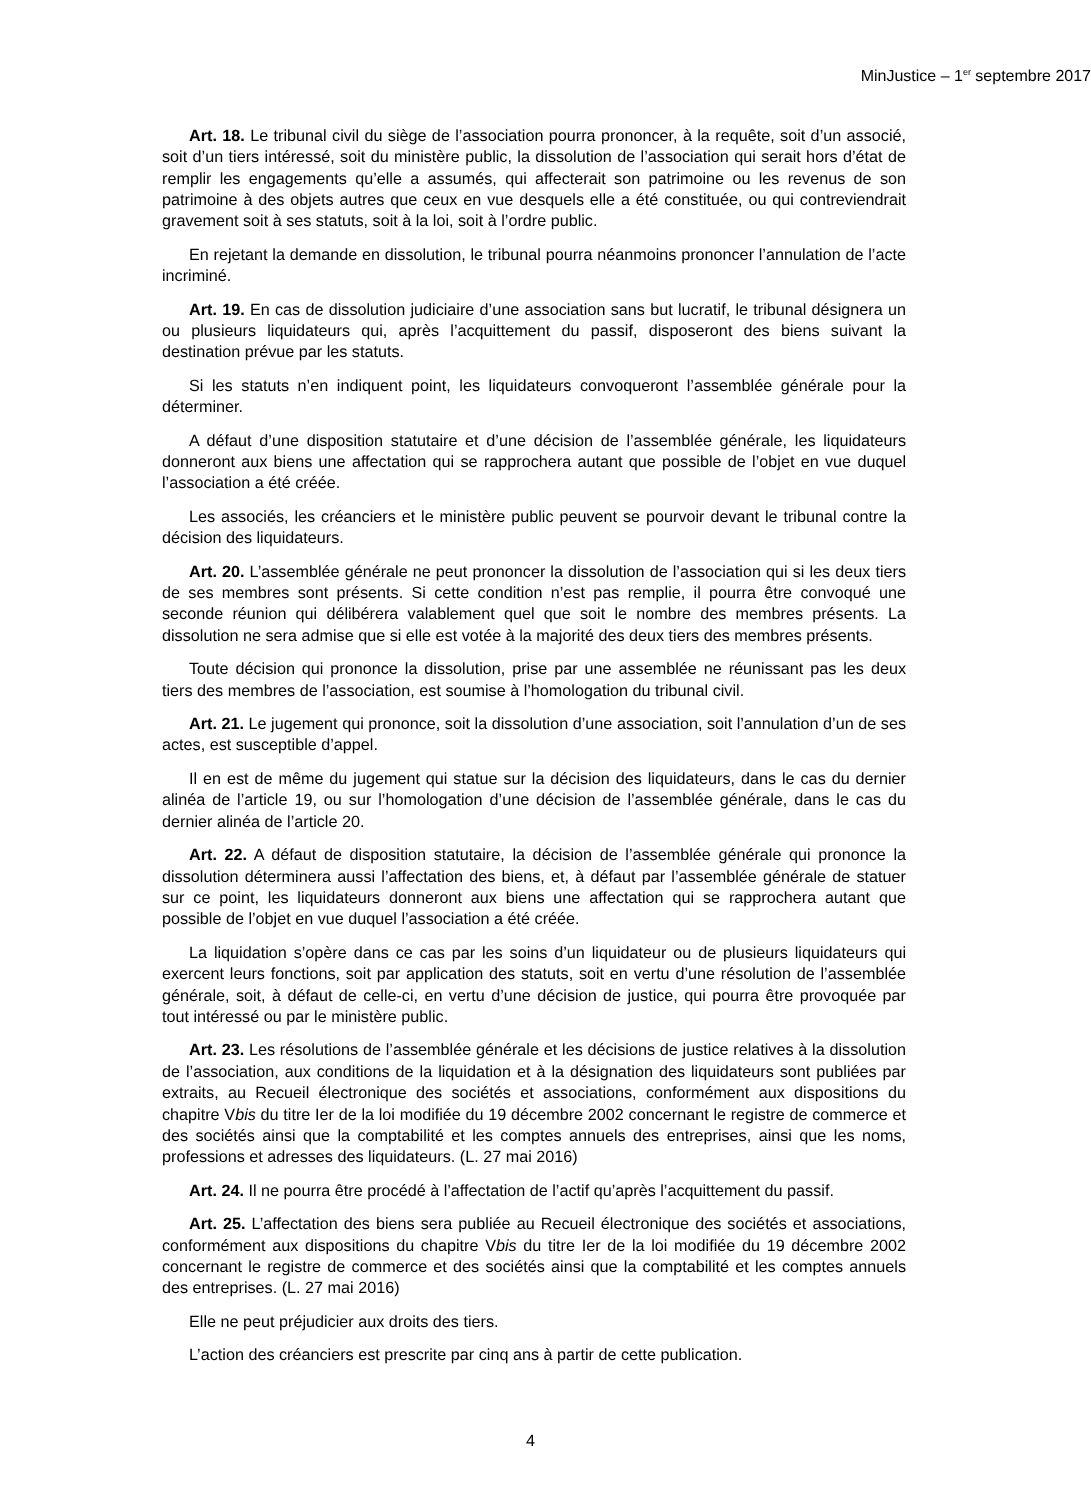MinJustice – 1<sup>er</sup> septembre 2017
Art. 18. Le tribunal civil du siège de l’association pourra prononcer, à la requête, soit d’un associé, soit d’un tiers intéressé, soit du ministère public, la dissolution de l’association qui serait hors d’état de remplir les engagements qu’elle a assumés, qui affecterait son patrimoine ou les revenus de son patrimoine à des objets autres que ceux en vue desquels elle a été constituée, ou qui contreviendrait gravement soit à ses statuts, soit à la loi, soit à l’ordre public.
En rejetant la demande en dissolution, le tribunal pourra néanmoins prononcer l’annulation de l’acte incriminé.
Art. 19. En cas de dissolution judiciaire d’une association sans but lucratif, le tribunal désignera un ou plusieurs liquidateurs qui, après l’acquittement du passif, disposeront des biens suivant la destination prévue par les statuts.
Si les statuts n’en indiquent point, les liquidateurs convoqueront l’assemblée générale pour la déterminer.
A défaut d’une disposition statutaire et d’une décision de l’assemblée générale, les liquidateurs donneront aux biens une affectation qui se rapprochera autant que possible de l’objet en vue duquel l’association a été créée.
Les associés, les créanciers et le ministère public peuvent se pourvoir devant le tribunal contre la décision des liquidateurs.
Art. 20. L’assemblée générale ne peut prononcer la dissolution de l’association qui si les deux tiers de ses membres sont présents. Si cette condition n’est pas remplie, il pourra être convoqué une seconde réunion qui délibérera valablement quel que soit le nombre des membres présents. La dissolution ne sera admise que si elle est votée à la majorité des deux tiers des membres présents.
Toute décision qui prononce la dissolution, prise par une assemblée ne réunissant pas les deux tiers des membres de l’association, est soumise à l’homologation du tribunal civil.
Art. 21. Le jugement qui prononce, soit la dissolution d’une association, soit l’annulation d’un de ses actes, est susceptible d’appel.
Il en est de même du jugement qui statue sur la décision des liquidateurs, dans le cas du dernier alinéa de l’article 19, ou sur l’homologation d’une décision de l’assemblée générale, dans le cas du dernier alinéa de l’article 20.
Art. 22. A défaut de disposition statutaire, la décision de l’assemblée générale qui prononce la dissolution déterminera aussi l’affectation des biens, et, à défaut par l’assemblée générale de statuer sur ce point, les liquidateurs donneront aux biens une affectation qui se rapprochera autant que possible de l’objet en vue duquel l’association a été créée.
La liquidation s’opère dans ce cas par les soins d’un liquidateur ou de plusieurs liquidateurs qui exercent leurs fonctions, soit par application des statuts, soit en vertu d’une résolution de l’assemblée générale, soit, à défaut de celle-ci, en vertu d’une décision de justice, qui pourra être provoquée par tout intéressé ou par le ministère public.
Art. 23. Les résolutions de l’assemblée générale et les décisions de justice relatives à la dissolution de l’association, aux conditions de la liquidation et à la désignation des liquidateurs sont publiées par extraits, au Recueil électronique des sociétés et associations, conformément aux dispositions du chapitre Vbis du titre Ier de la loi modifiée du 19 décembre 2002 concernant le registre de commerce et des sociétés ainsi que la comptabilité et les comptes annuels des entreprises, ainsi que les noms, professions et adresses des liquidateurs. (L. 27 mai 2016)
Art. 24. Il ne pourra être procédé à l’affectation de l’actif qu’après l’acquittement du passif.
Art. 25. L’affectation des biens sera publiée au Recueil électronique des sociétés et associations, conformément aux dispositions du chapitre Vbis du titre Ier de la loi modifiée du 19 décembre 2002 concernant le registre de commerce et des sociétés ainsi que la comptabilité et les comptes annuels des entreprises. (L. 27 mai 2016)
Elle ne peut préjudicier aux droits des tiers.
L’action des créanciers est prescrite par cinq ans à partir de cette publication.
4